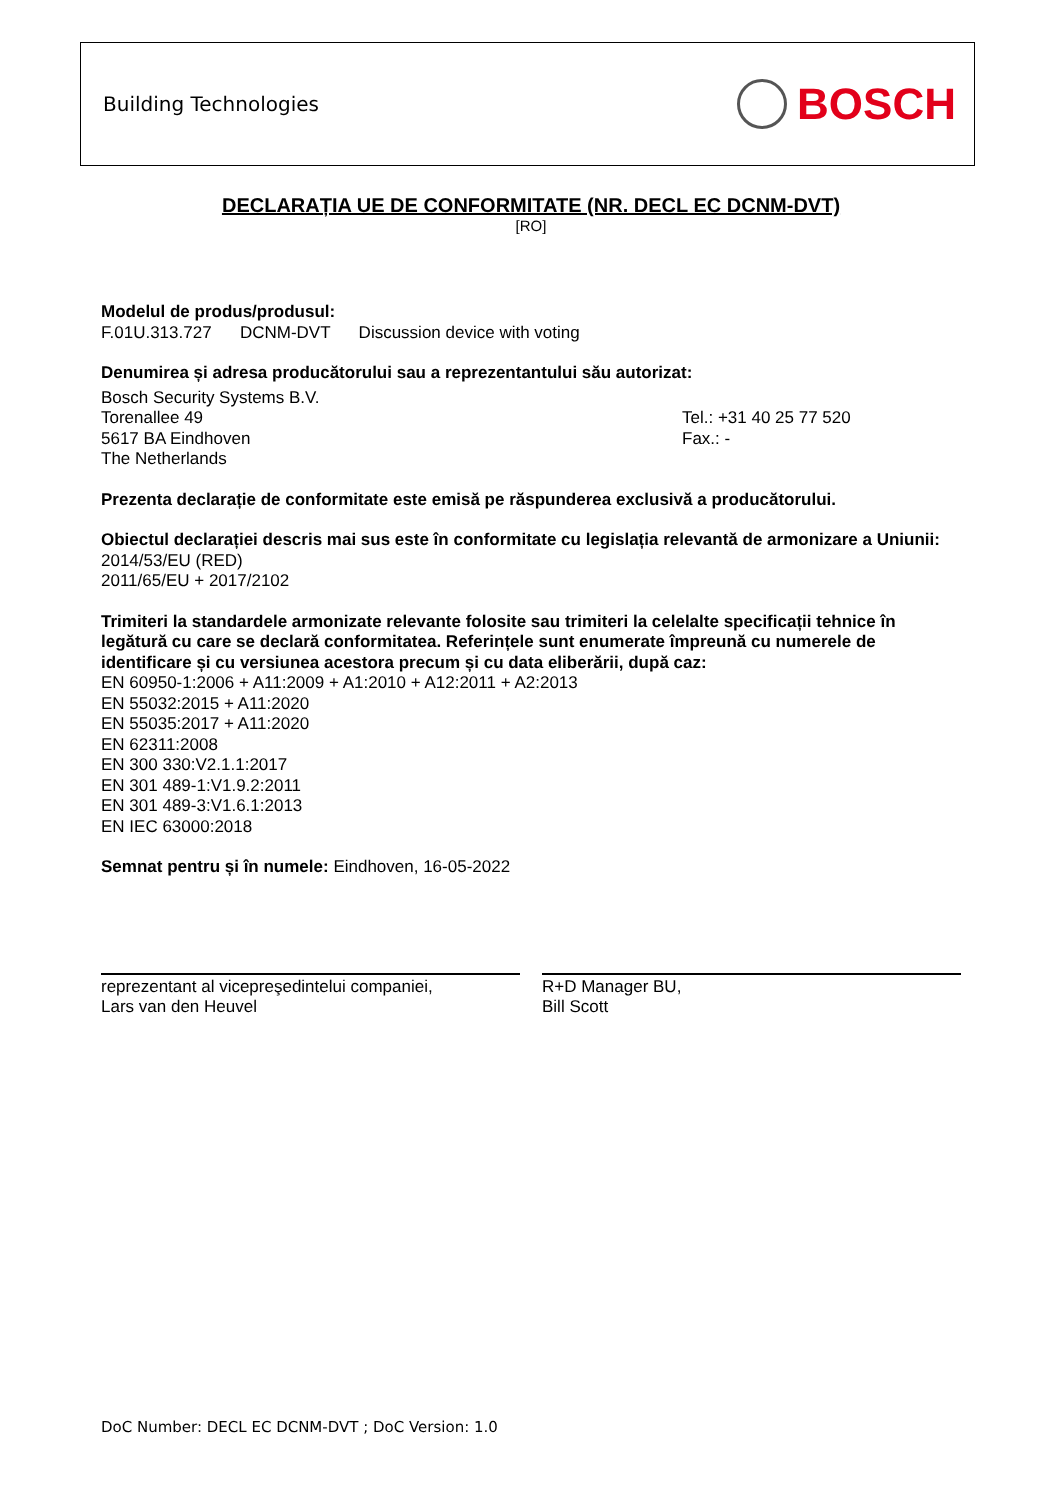Building Technologies BOSCH
DECLARAȚIA UE DE CONFORMITATE (NR. DECL EC DCNM-DVT)
[RO]
Modelul de produs/produsul:
F.01U.313.727 DCNM-DVT Discussion device with voting
Denumirea și adresa producătorului sau a reprezentantului său autorizat:
Bosch Security Systems B.V.
Torenallee 49
5617 BA Eindhoven
The Netherlands
Tel.: +31 40 25 77 520
Fax.: -
Prezenta declarație de conformitate este emisă pe răspunderea exclusivă a producătorului.
Obiectul declarației descris mai sus este în conformitate cu legislația relevantă de armonizare a Uniunii:
2014/53/EU (RED)
2011/65/EU + 2017/2102
Trimiteri la standardele armonizate relevante folosite sau trimiteri la celelalte specificații tehnice în legătură cu care se declară conformitatea. Referințele sunt enumerate împreună cu numerele de identificare și cu versiunea acestora precum și cu data eliberării, după caz:
EN 60950-1:2006 + A11:2009 + A1:2010 + A12:2011 + A2:2013
EN 55032:2015 + A11:2020
EN 55035:2017 + A11:2020
EN 62311:2008
EN 300 330:V2.1.1:2017
EN 301 489-1:V1.9.2:2011
EN 301 489-3:V1.6.1:2013
EN IEC 63000:2018
Semnat pentru și în numele: Eindhoven, 16-05-2022
reprezentant al vicepreşedintelui companiei,
Lars van den Heuvel
R+D Manager BU,
Bill Scott
DoC Number: DECL EC DCNM-DVT ; DoC Version: 1.0